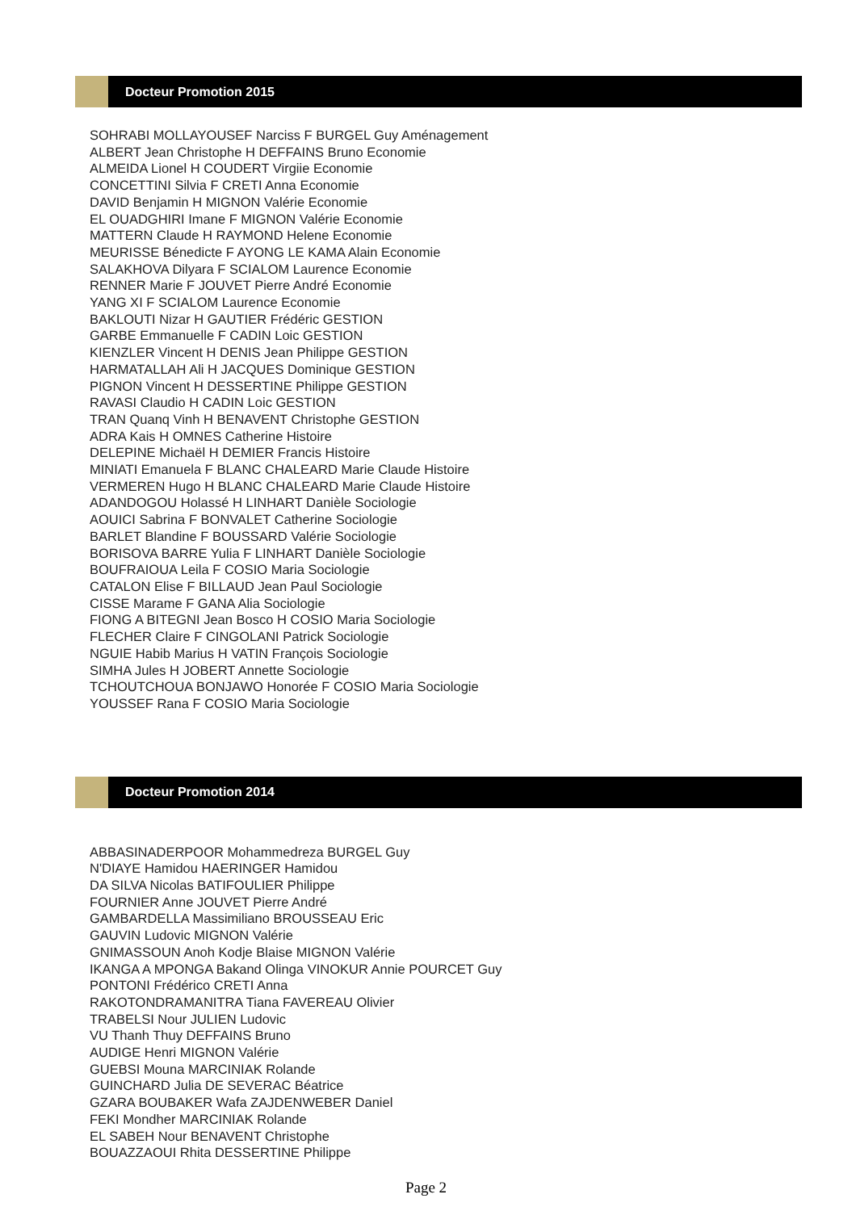Docteur Promotion 2015
SOHRABI MOLLAYOUSEF Narciss F BURGEL Guy Aménagement
ALBERT Jean Christophe H DEFFAINS Bruno Economie
ALMEIDA Lionel H COUDERT Virgiie Economie
CONCETTINI Silvia F CRETI Anna Economie
DAVID Benjamin H MIGNON Valérie Economie
EL OUADGHIRI Imane F MIGNON Valérie Economie
MATTERN Claude H RAYMOND Helene Economie
MEURISSE Bénedicte F AYONG LE KAMA Alain Economie
SALAKHOVA Dilyara F SCIALOM Laurence Economie
RENNER Marie F JOUVET Pierre André Economie
YANG XI F SCIALOM Laurence Economie
BAKLOUTI Nizar H GAUTIER Frédéric GESTION
GARBE Emmanuelle F CADIN Loic GESTION
KIENZLER Vincent H DENIS Jean Philippe GESTION
HARMATALLAH Ali H JACQUES Dominique GESTION
PIGNON Vincent H DESSERTINE Philippe GESTION
RAVASI Claudio H CADIN Loic GESTION
TRAN Quanq Vinh H BENAVENT Christophe GESTION
ADRA Kais H OMNES Catherine Histoire
DELEPINE Michaël H DEMIER Francis Histoire
MINIATI Emanuela F BLANC CHALEARD Marie Claude Histoire
VERMEREN Hugo H BLANC CHALEARD Marie Claude Histoire
ADANDOGOU Holassé H LINHART Danièle Sociologie
AOUICI Sabrina F BONVALET Catherine Sociologie
BARLET Blandine F BOUSSARD Valérie Sociologie
BORISOVA BARRE Yulia F LINHART Danièle Sociologie
BOUFRAIOUA Leila F COSIO Maria Sociologie
CATALON Elise F BILLAUD Jean Paul Sociologie
CISSE Marame F GANA Alia Sociologie
FIONG A BITEGNI Jean Bosco H COSIO Maria Sociologie
FLECHER Claire F CINGOLANI Patrick Sociologie
NGUIE Habib Marius H VATIN François Sociologie
SIMHA Jules H JOBERT Annette Sociologie
TCHOUTCHOUA BONJAWO Honorée F COSIO Maria Sociologie
YOUSSEF Rana F COSIO Maria Sociologie
Docteur Promotion 2014
ABBASINADERPOOR Mohammedreza BURGEL Guy
N'DIAYE Hamidou HAERINGER Hamidou
DA SILVA Nicolas BATIFOULIER Philippe
FOURNIER Anne JOUVET Pierre André
GAMBARDELLA Massimiliano BROUSSEAU Eric
GAUVIN Ludovic MIGNON Valérie
GNIMASSOUN Anoh Kodje Blaise MIGNON Valérie
IKANGA A MPONGA Bakand Olinga VINOKUR Annie POURCET Guy
PONTONI Frédérico CRETI Anna
RAKOTONDRAMANITRA Tiana FAVEREAU Olivier
TRABELSI Nour JULIEN Ludovic
VU Thanh Thuy DEFFAINS Bruno
AUDIGE Henri MIGNON Valérie
GUEBSI Mouna MARCINIAK Rolande
GUINCHARD Julia DE SEVERAC Béatrice
GZARA BOUBAKER Wafa ZAJDENWEBER Daniel
FEKI Mondher MARCINIAK Rolande
EL SABEH Nour BENAVENT Christophe
BOUAZZAOUI Rhita DESSERTINE Philippe
Page 2